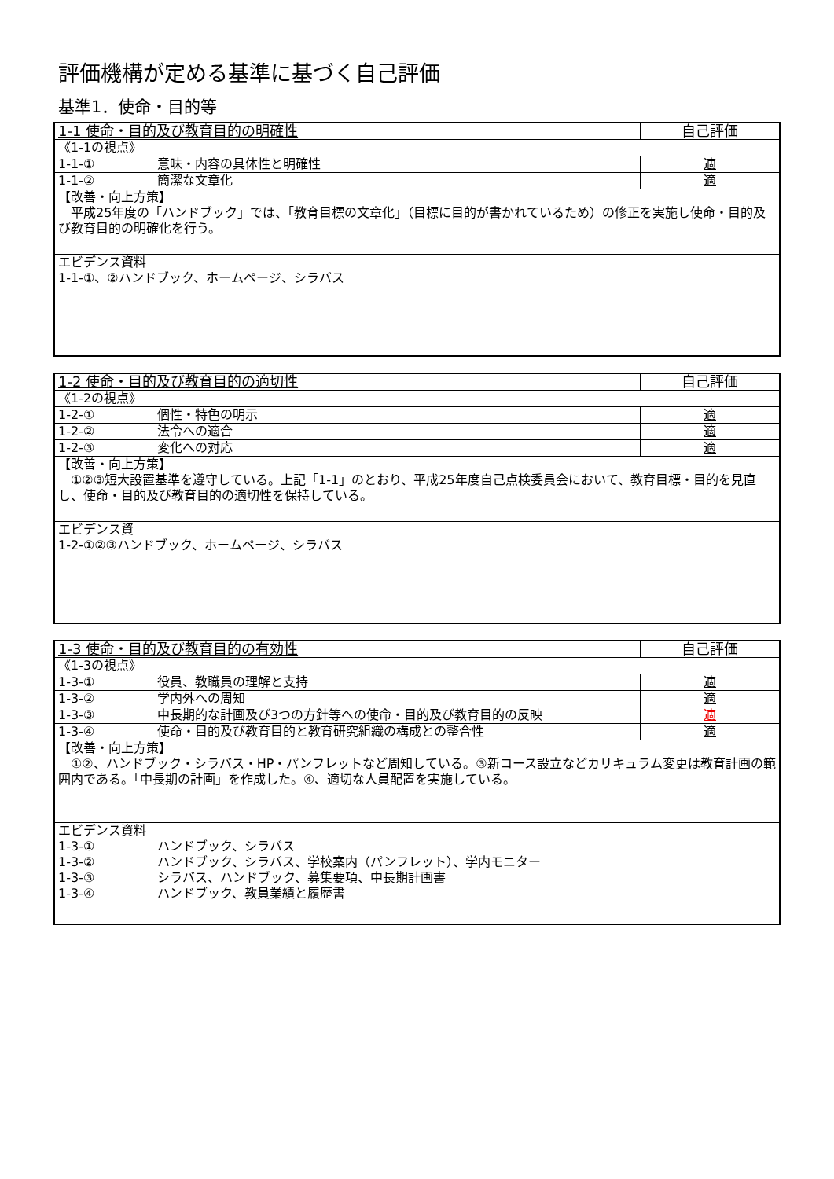評価機構が定める基準に基づく自己評価
基準1．使命・目的等
| 1-1 使命・目的及び教育目的の明確性 | 自己評価 |
| 《1-1の視点》 | |
| 1-1-① 意味・内容の具体性と明確性 | 適 |
| 1-1-② 簡潔な文章化 | 適 |
| 【改善・向上方策】 平成25年度の「ハンドブック」では、「教育目標の文章化」（目標に目的が書かれているため）の修正を実施し使命・目的及び教育目的の明確化を行う。 | |
| エビデンス資料 1-1-①、②ハンドブック、ホームページ、シラバス | |
| 1-2 使命・目的及び教育目的の適切性 | 自己評価 |
| 《1-2の視点》 | |
| 1-2-① 個性・特色の明示 | 適 |
| 1-2-② 法令への適合 | 適 |
| 1-2-③ 変化への対応 | 適 |
| 【改善・向上方策】 ①②③短大設置基準を遵守している。上記「1-1」のとおり、平成25年度自己点検委員会において、教育目標・目的を見直し、使命・目的及び教育目的の適切性を保持している。 | |
| エビデンス資 1-2-①②③ハンドブック、ホームページ、シラバス | |
| 1-3 使命・目的及び教育目的の有効性 | 自己評価 |
| 《1-3の視点》 | |
| 1-3-① 役員、教職員の理解と支持 | 適 |
| 1-3-② 学内外への周知 | 適 |
| 1-3-③ 中長期的な計画及び3つの方針等への使命・目的及び教育目的の反映 | 適 |
| 1-3-④ 使命・目的及び教育目的と教育研究組織の構成との整合性 | 適 |
| 【改善・向上方策】 ①②、ハンドブック・シラバス・HP・パンフレットなど周知している。③新コース設立などカリキュラム変更は教育計画の範囲内である。「中長期の計画」を作成した。④、適切な人員配置を実施している。 | |
| エビデンス資料 1-3-① ハンドブック、シラバス 1-3-② ハンドブック、シラバス、学校案内（パンフレット）、学内モニター 1-3-③ シラバス、ハンドブック、募集要項、中長期計画書 1-3-④ ハンドブック、教員業績と履歴書 | |